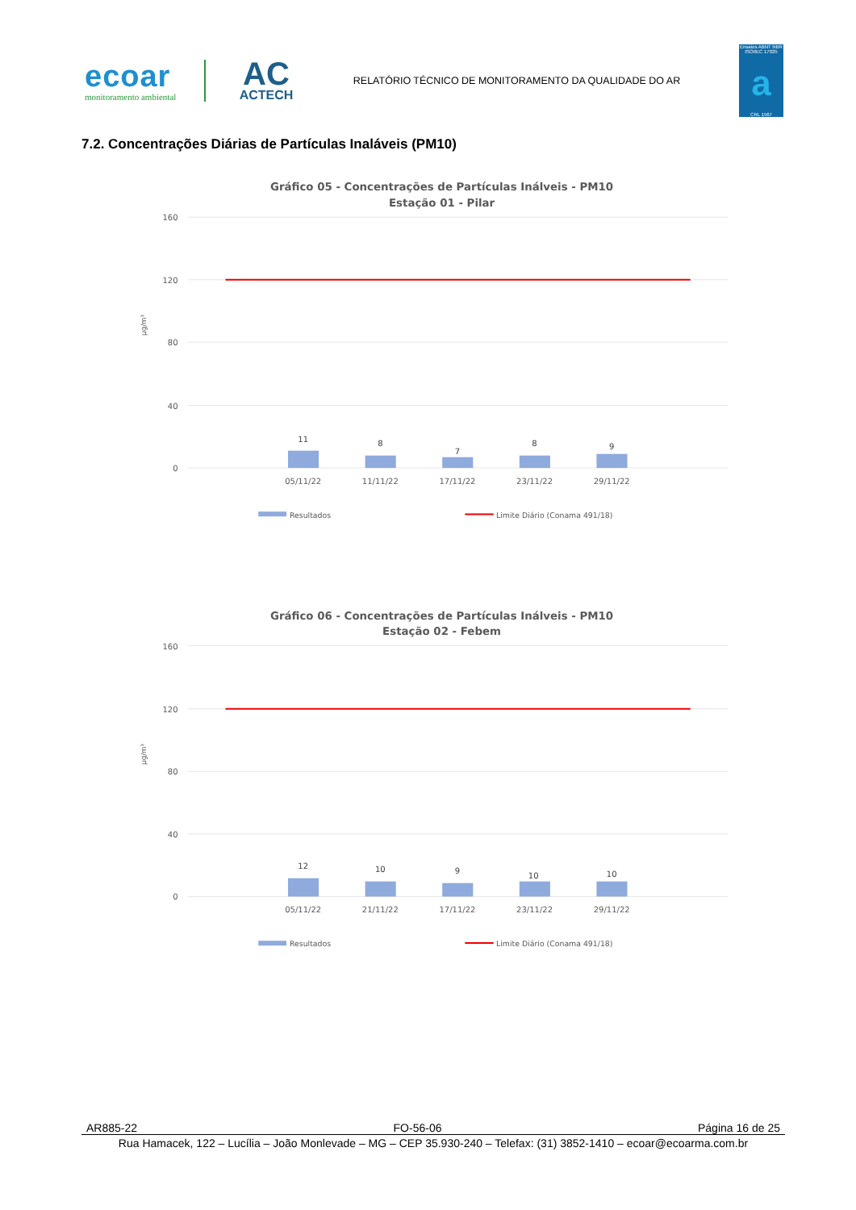ecoar
monitoramento ambiental
AC
ACTECH
RELATÓRIO TÉCNICO DE MONITORAMENTO DA QUALIDADE DO AR
Ensaios ABNT NBR ISO/IEC 17025
a
CRL 1567
7.2. Concentrações Diárias de Partículas Inaláveis (PM10)
Gráfico 05 - Concentrações de Partículas Inálveis - PM10
Estação 01 - Pilar
160
120
80
40
0
µg/m³
11
8
7
8
9
05/11/22
11/11/22
17/11/22
23/11/22
29/11/22
Resultados
Limite Diário (Conama 491/18)
Gráfico 06 - Concentrações de Partículas Inálveis - PM10
Estação 02 - Febem
160
120
80
40
0
µg/m³
12
10
9
10
10
05/11/22
21/11/22
17/11/22
23/11/22
29/11/22
Resultados
Limite Diário (Conama 491/18)
AR885-22 FO-56-06 Página 16 de 25
Rua Hamacek, 122 – Lucília – João Monlevade – MG – CEP 35.930-240 – Telefax: (31) 3852-1410 – ecoar@ecoarma.com.br